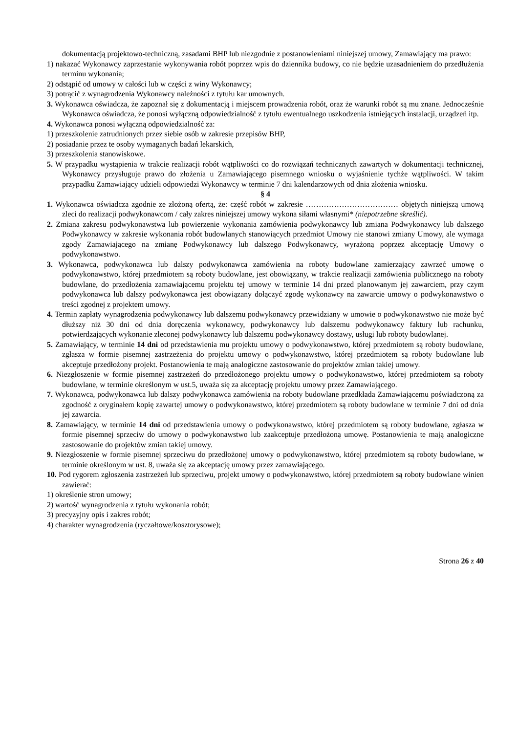dokumentacją projektowo-techniczną, zasadami BHP lub niezgodnie z postanowieniami niniejszej umowy, Zamawiający ma prawo:
1) nakazać Wykonawcy zaprzestanie wykonywania robót poprzez wpis do dziennika budowy, co nie będzie uzasadnieniem do przedłużenia terminu wykonania;
2) odstąpić od umowy w całości lub w części z winy Wykonawcy;
3) potrącić z wynagrodzenia Wykonawcy należności z tytułu kar umownych.
3. Wykonawca oświadcza, że zapoznał się z dokumentacją i miejscem prowadzenia robót, oraz że warunki robót są mu znane. Jednocześnie Wykonawca oświadcza, że ponosi wyłączną odpowiedzialność z tytułu ewentualnego uszkodzenia istniejących instalacji, urządzeń itp.
4. Wykonawca ponosi wyłączną odpowiedzialność za:
1) przeszkolenie zatrudnionych przez siebie osób w zakresie przepisów BHP,
2) posiadanie przez te osoby wymaganych badań lekarskich,
3) przeszkolenia stanowiskowe.
5. W przypadku wystąpienia w trakcie realizacji robót wątpliwości co do rozwiązań technicznych zawartych w dokumentacji technicznej, Wykonawcy przysługuje prawo do złożenia u Zamawiającego pisemnego wniosku o wyjaśnienie tychże wątpliwości. W takim przypadku Zamawiający udzieli odpowiedzi Wykonawcy w terminie 7 dni kalendarzowych od dnia złożenia wniosku.
§ 4
1. Wykonawca oświadcza zgodnie ze złożoną ofertą, że: część robót w zakresie ……………………………… objętych niniejszą umową zleci do realizacji podwykonawcom / cały zakres niniejszej umowy wykona siłami własnymi* (niepotrzebne skreślić).
2. Zmiana zakresu podwykonawstwa lub powierzenie wykonania zamówienia podwykonawcy lub zmiana Podwykonawcy lub dalszego Podwykonawcy w zakresie wykonania robót budowlanych stanowiących przedmiot Umowy nie stanowi zmiany Umowy, ale wymaga zgody Zamawiającego na zmianę Podwykonawcy lub dalszego Podwykonawcy, wyrażoną poprzez akceptację Umowy o podwykonawstwo.
3. Wykonawca, podwykonawca lub dalszy podwykonawca zamówienia na roboty budowlane zamierzający zawrzeć umowę o podwykonawstwo, której przedmiotem są roboty budowlane, jest obowiązany, w trakcie realizacji zamówienia publicznego na roboty budowlane, do przedłożenia zamawiającemu projektu tej umowy w terminie 14 dni przed planowanym jej zawarciem, przy czym podwykonawca lub dalszy podwykonawca jest obowiązany dołączyć zgodę wykonawcy na zawarcie umowy o podwykonawstwo o treści zgodnej z projektem umowy.
4. Termin zapłaty wynagrodzenia podwykonawcy lub dalszemu podwykonawcy przewidziany w umowie o podwykonawstwo nie może być dłuższy niż 30 dni od dnia doręczenia wykonawcy, podwykonawcy lub dalszemu podwykonawcy faktury lub rachunku, potwierdzających wykonanie zleconej podwykonawcy lub dalszemu podwykonawcy dostawy, usługi lub roboty budowlanej.
5. Zamawiający, w terminie 14 dni od przedstawienia mu projektu umowy o podwykonawstwo, której przedmiotem są roboty budowlane, zgłasza w formie pisemnej zastrzeżenia do projektu umowy o podwykonawstwo, której przedmiotem są roboty budowlane lub akceptuje przedłożony projekt. Postanowienia te mają analogiczne zastosowanie do projektów zmian takiej umowy.
6. Niezgłoszenie w formie pisemnej zastrzeżeń do przedłożonego projektu umowy o podwykonawstwo, której przedmiotem są roboty budowlane, w terminie określonym w ust.5, uważa się za akceptację projektu umowy przez Zamawiającego.
7. Wykonawca, podwykonawca lub dalszy podwykonawca zamówienia na roboty budowlane przedkłada Zamawiającemu poświadczoną za zgodność z oryginałem kopię zawartej umowy o podwykonawstwo, której przedmiotem są roboty budowlane w terminie 7 dni od dnia jej zawarcia.
8. Zamawiający, w terminie 14 dni od przedstawienia umowy o podwykonawstwo, której przedmiotem są roboty budowlane, zgłasza w formie pisemnej sprzeciw do umowy o podwykonawstwo lub zaakceptuje przedłożoną umowę. Postanowienia te mają analogiczne zastosowanie do projektów zmian takiej umowy.
9. Niezgłoszenie w formie pisemnej sprzeciwu do przedłożonej umowy o podwykonawstwo, której przedmiotem są roboty budowlane, w terminie określonym w ust. 8, uważa się za akceptację umowy przez zamawiającego.
10. Pod rygorem zgłoszenia zastrzeżeń lub sprzeciwu, projekt umowy o podwykonawstwo, której przedmiotem są roboty budowlane winien zawierać:
1) określenie stron umowy;
2) wartość wynagrodzenia z tytułu wykonania robót;
3) precyzyjny opis i zakres robót;
4) charakter wynagrodzenia (ryczałtowe/kosztorysowe);
Strona 26 z 40